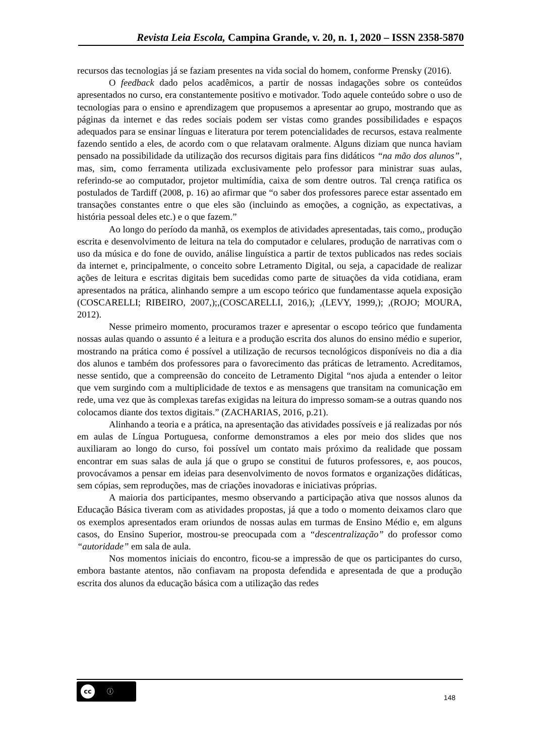Revista Leia Escola, Campina Grande, v. 20, n. 1, 2020 – ISSN 2358-5870
recursos das tecnologias já se faziam presentes na vida social do homem, conforme Prensky (2016).
O feedback dado pelos acadêmicos, a partir de nossas indagações sobre os conteúdos apresentados no curso, era constantemente positivo e motivador. Todo aquele conteúdo sobre o uso de tecnologias para o ensino e aprendizagem que propusemos a apresentar ao grupo, mostrando que as páginas da internet e das redes sociais podem ser vistas como grandes possibilidades e espaços adequados para se ensinar línguas e literatura por terem potencialidades de recursos, estava realmente fazendo sentido a eles, de acordo com o que relatavam oralmente. Alguns diziam que nunca haviam pensado na possibilidade da utilização dos recursos digitais para fins didáticos “na mão dos alunos”, mas, sim, como ferramenta utilizada exclusivamente pelo professor para ministrar suas aulas, referindo-se ao computador, projetor multimídia, caixa de som dentre outros. Tal crença ratifica os postulados de Tardiff (2008, p. 16) ao afirmar que “o saber dos professores parece estar assentado em transações constantes entre o que eles são (incluindo as emoções, a cognição, as expectativas, a história pessoal deles etc.) e o que fazem.”
Ao longo do período da manhã, os exemplos de atividades apresentadas, tais como,, produção escrita e desenvolvimento de leitura na tela do computador e celulares, produção de narrativas com o uso da música e do fone de ouvido, análise linguística a partir de textos publicados nas redes sociais da internet e, principalmente, o conceito sobre Letramento Digital, ou seja, a capacidade de realizar ações de leitura e escritas digitais bem sucedidas como parte de situações da vida cotidiana, eram apresentados na prática, alinhando sempre a um escopo teórico que fundamentasse aquela exposição (COSCARELLI; RIBEIRO, 2007,);,(COSCARELLI, 2016,); ,(LEVY, 1999,); ,(ROJO; MOURA, 2012).
Nesse primeiro momento, procuramos trazer e apresentar o escopo teórico que fundamenta nossas aulas quando o assunto é a leitura e a produção escrita dos alunos do ensino médio e superior, mostrando na prática como é possível a utilização de recursos tecnológicos disponíveis no dia a dia dos alunos e também dos professores para o favorecimento das práticas de letramento. Acreditamos, nesse sentido, que a compreensão do conceito de Letramento Digital “nos ajuda a entender o leitor que vem surgindo com a multiplicidade de textos e as mensagens que transitam na comunicação em rede, uma vez que às complexas tarefas exigidas na leitura do impresso somam-se a outras quando nos colocamos diante dos textos digitais.” (ZACHARIAS, 2016, p.21).
Alinhando a teoria e a prática, na apresentação das atividades possíveis e já realizadas por nós em aulas de Língua Portuguesa, conforme demonstramos a eles por meio dos slides que nos auxiliaram ao longo do curso, foi possível um contato mais próximo da realidade que possam encontrar em suas salas de aula já que o grupo se constitui de futuros professores, e, aos poucos, provocávamos a pensar em ideias para desenvolvimento de novos formatos e organizações didáticas, sem cópias, sem reproduções, mas de criações inovadoras e iniciativas próprias.
A maioria dos participantes, mesmo observando a participação ativa que nossos alunos da Educação Básica tiveram com as atividades propostas, já que a todo o momento deixamos claro que os exemplos apresentados eram oriundos de nossas aulas em turmas de Ensino Médio e, em alguns casos, do Ensino Superior, mostrou-se preocupada com a “descentralização” do professor como “autoridade” em sala de aula.
Nos momentos iniciais do encontro, ficou-se a impressão de que os participantes do curso, embora bastante atentos, não confiavam na proposta defendida e apresentada de que a produção escrita dos alunos da educação básica com a utilização das redes
cc ⓘ
148